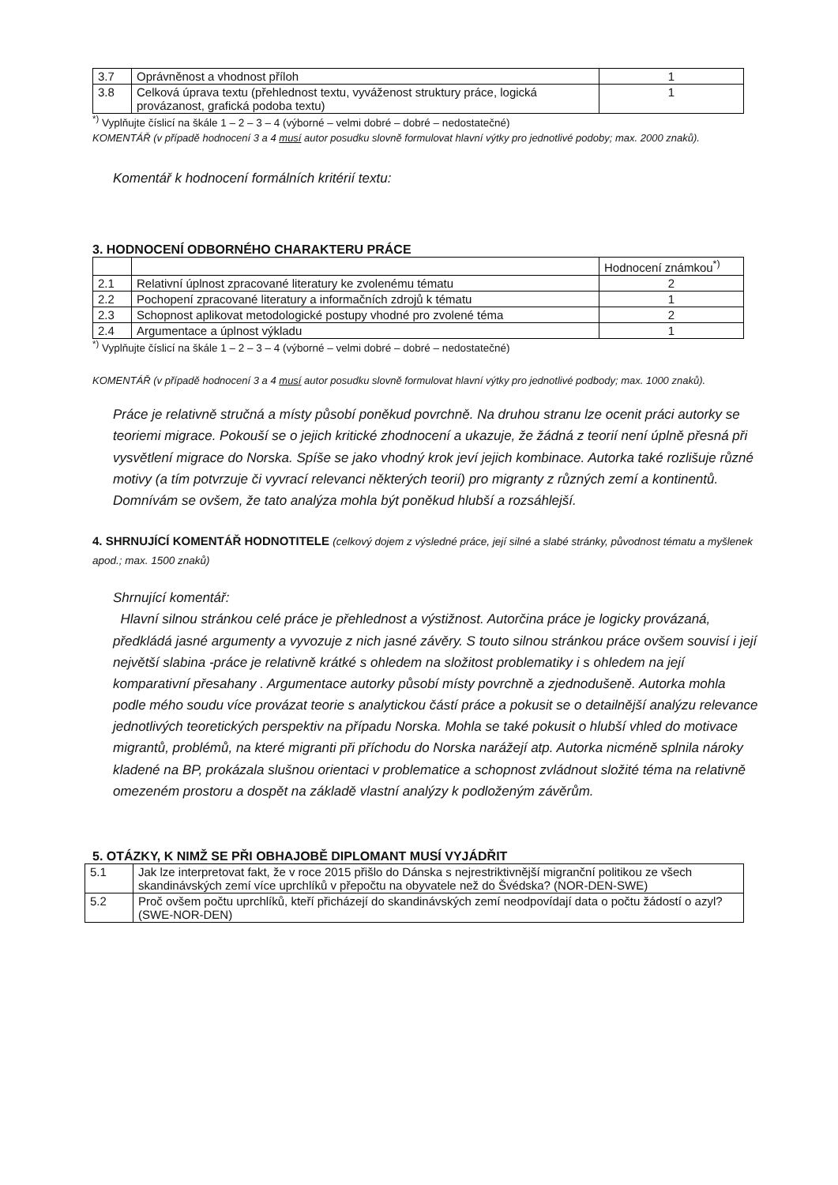| 3.7 | Oprávněnost a vhodnost příloh | 1 |
| 3.8 | Celková úprava textu (přehlednost textu, vyváženost struktury práce, logická provázanost, grafická podoba textu) | 1 |
<sup>*)</sup> Vyplňujte číslicí na škále 1 – 2 – 3 – 4 (výborné – velmi dobré – dobré – nedostatečné)
KOMENTÁŘ (v případě hodnocení 3 a 4 musí autor posudku slovně formulovat hlavní výtky pro jednotlivé podoby; max. 2000 znaků).
Komentář k hodnocení formálních kritérií textu:
3. HODNOCENÍ ODBORNÉHO CHARAKTERU PRÁCE
| | | Hodnocení známkou<sup>*)</sup> |
| 2.1 | Relativní úplnost zpracované literatury ke zvolenému tématu | 2 |
| 2.2 | Pochopení zpracované literatury a informačních zdrojů k tématu | 1 |
| 2.3 | Schopnost aplikovat metodologické postupy vhodné pro zvolené téma | 2 |
| 2.4 | Argumentace a úplnost výkladu | 1 |
<sup>*)</sup> Vyplňujte číslicí na škále 1 – 2 – 3 – 4 (výborné – velmi dobré – dobré – nedostatečné)
KOMENTÁŘ (v případě hodnocení 3 a 4 musí autor posudku slovně formulovat hlavní výtky pro jednotlivé podbody; max. 1000 znaků).
Práce je relativně stručná a místy působí poněkud povrchně. Na druhou stranu lze ocenit práci autorky se teoriemi migrace. Pokouší se o jejich kritické zhodnocení a ukazuje, že žádná z teorií není úplně přesná při vysvětlení migrace do Norska. Spíše se jako vhodný krok jeví jejich kombinace. Autorka také rozlišuje různé motivy (a tím potvrzuje či vyvrací relevanci některých teorií) pro migranty z různých zemí a kontinentů. Domnívám se ovšem, že tato analýza mohla být poněkud hlubší a rozsáhlejší.
4. SHRNUJÍCÍ KOMENTÁŘ HODNOTITELE (celkový dojem z výsledné práce, její silné a slabé stránky, původnost tématu a myšlenek apod.; max. 1500 znaků)
Shrnující komentář:
Hlavní silnou stránkou celé práce je přehlednost a výstižnost. Autorčina práce je logicky provázaná, předkládá jasné argumenty a vyvozuje z nich jasné závěry. S touto silnou stránkou práce ovšem souvisí i její největší slabina -práce je relativně krátké s ohledem na složitost problematiky i s ohledem na její komparativní přesahany . Argumentace autorky působí místy povrchně a zjednodušeně. Autorka mohla podle mého soudu více provázat teorie s analytickou částí práce a pokusit se o detailnější analýzu relevance jednotlivých teoretických perspektiv na případu Norska. Mohla se také pokusit o hlubší vhled do motivace migrantů, problémů, na které migranti při příchodu do Norska narážejí atp. Autorka nicméně splnila nároky kladené na BP, prokázala slušnou orientaci v problematice a schopnost zvládnout složité téma na relativně omezeném prostoru a dospět na základě vlastní analýzy k podloženým závěrům.
5. OTÁZKY, K NIMŽ SE PŘI OBHAJOBĚ DIPLOMANT MUSÍ VYJÁDŘIT
| 5.1 | Jak lze interpretovat fakt, že v roce 2015 přišlo do Dánska s nejrestriktivnější migranční politikou ze všech skandinávských zemí více uprchlíků v přepočtu na obyvatele než do Švédska? (NOR-DEN-SWE) |
| 5.2 | Proč ovšem počtu uprchlíků, kteří přicházejí do skandinávských zemí neodpovídají data o počtu žádostí o azyl? (SWE-NOR-DEN) |